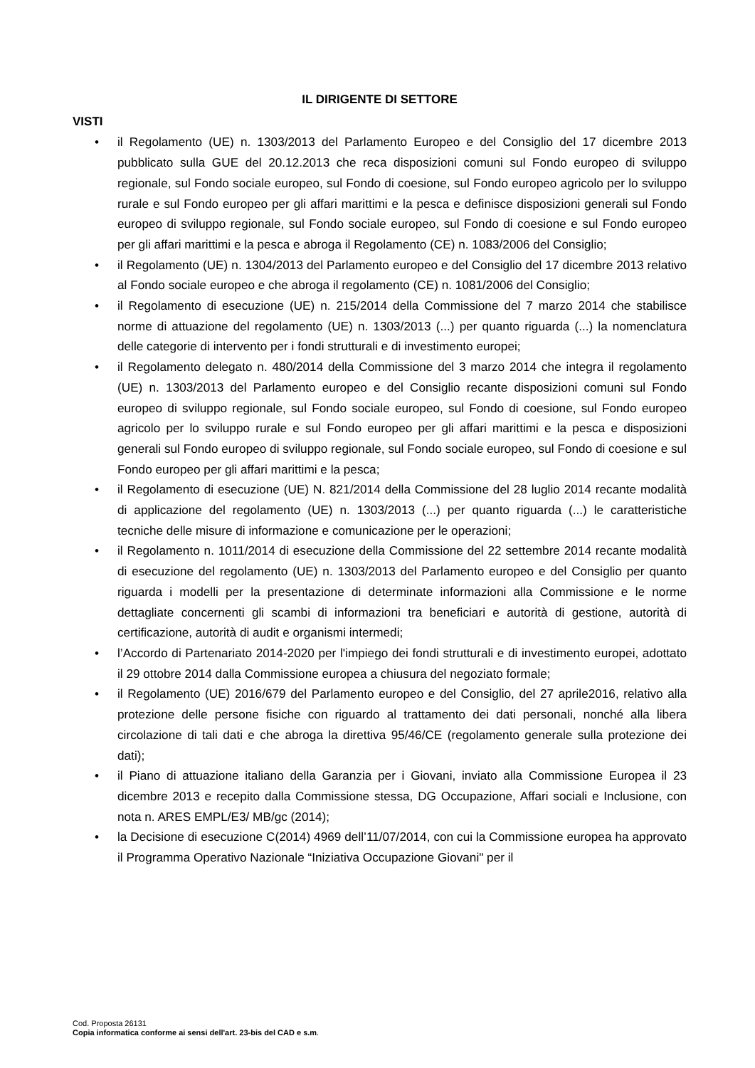IL DIRIGENTE DI SETTORE
VISTI
• il Regolamento (UE) n. 1303/2013 del Parlamento Europeo e del Consiglio del 17 dicembre 2013 pubblicato sulla GUE del 20.12.2013 che reca disposizioni comuni sul Fondo europeo di sviluppo regionale, sul Fondo sociale europeo, sul Fondo di coesione, sul Fondo europeo agricolo per lo sviluppo rurale e sul Fondo europeo per gli affari marittimi e la pesca e definisce disposizioni generali sul Fondo europeo di sviluppo regionale, sul Fondo sociale europeo, sul Fondo di coesione e sul Fondo europeo per gli affari marittimi e la pesca e abroga il Regolamento (CE) n. 1083/2006 del Consiglio;
• il Regolamento (UE) n. 1304/2013 del Parlamento europeo e del Consiglio del 17 dicembre 2013 relativo al Fondo sociale europeo e che abroga il regolamento (CE) n. 1081/2006 del Consiglio;
• il Regolamento di esecuzione (UE) n. 215/2014 della Commissione del 7 marzo 2014 che stabilisce norme di attuazione del regolamento (UE) n. 1303/2013 (...) per quanto riguarda (...) la nomenclatura delle categorie di intervento per i fondi strutturali e di investimento europei;
• il Regolamento delegato n. 480/2014 della Commissione del 3 marzo 2014 che integra il regolamento (UE) n. 1303/2013 del Parlamento europeo e del Consiglio recante disposizioni comuni sul Fondo europeo di sviluppo regionale, sul Fondo sociale europeo, sul Fondo di coesione, sul Fondo europeo agricolo per lo sviluppo rurale e sul Fondo europeo per gli affari marittimi e la pesca e disposizioni generali sul Fondo europeo di sviluppo regionale, sul Fondo sociale europeo, sul Fondo di coesione e sul Fondo europeo per gli affari marittimi e la pesca;
• il Regolamento di esecuzione (UE) N. 821/2014 della Commissione del 28 luglio 2014 recante modalità di applicazione del regolamento (UE) n. 1303/2013 (...) per quanto riguarda (...) le caratteristiche tecniche delle misure di informazione e comunicazione per le operazioni;
• il Regolamento n. 1011/2014 di esecuzione della Commissione del 22 settembre 2014 recante modalità di esecuzione del regolamento (UE) n. 1303/2013 del Parlamento europeo e del Consiglio per quanto riguarda i modelli per la presentazione di determinate informazioni alla Commissione e le norme dettagliate concernenti gli scambi di informazioni tra beneficiari e autorità di gestione, autorità di certificazione, autorità di audit e organismi intermedi;
• l’Accordo di Partenariato 2014-2020 per l'impiego dei fondi strutturali e di investimento europei, adottato il 29 ottobre 2014 dalla Commissione europea a chiusura del negoziato formale;
• il Regolamento (UE) 2016/679 del Parlamento europeo e del Consiglio, del 27 aprile2016, relativo alla protezione delle persone fisiche con riguardo al trattamento dei dati personali, nonché alla libera circolazione di tali dati e che abroga la direttiva 95/46/CE (regolamento generale sulla protezione dei dati);
• il Piano di attuazione italiano della Garanzia per i Giovani, inviato alla Commissione Europea il 23 dicembre 2013 e recepito dalla Commissione stessa, DG Occupazione, Affari sociali e Inclusione, con nota n. ARES EMPL/E3/ MB/gc (2014);
• la Decisione di esecuzione C(2014) 4969 dell’11/07/2014, con cui la Commissione europea ha approvato il Programma Operativo Nazionale “Iniziativa Occupazione Giovani" per il
Cod. Proposta 26131
Copia informatica conforme ai sensi dell'art. 23-bis del CAD e s.m.